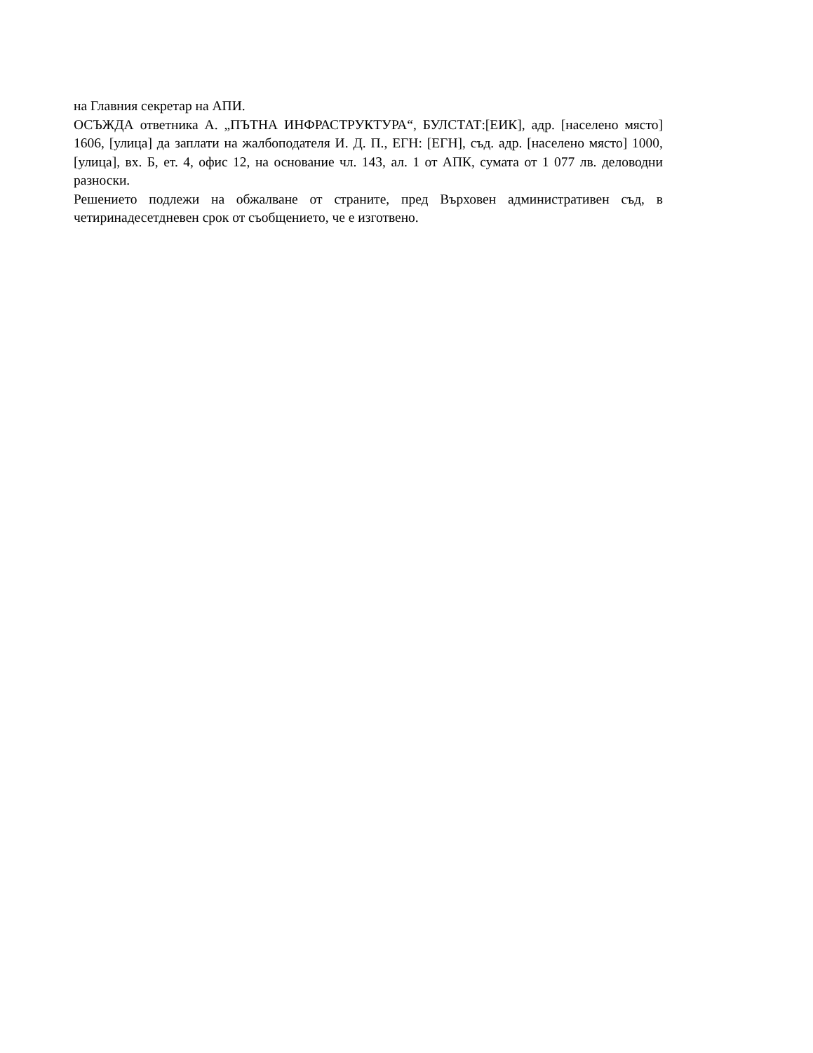на Главния секретар на АПИ.
ОСЪЖДА ответника А. „ПЪТНА ИНФРАСТРУКТУРА“, БУЛСТАТ:[ЕИК], адр. [населено място] 1606, [улица] да заплати на жалбоподателя И. Д. П., ЕГН: [ЕГН], съд. адр. [населено място] 1000, [улица], вх. Б, ет. 4, офис 12, на основание чл. 143, ал. 1 от АПК, сумата от 1 077 лв. деловодни разноски.
Решението подлежи на обжалване от страните, пред Върховен административен съд, в четиринадесетдневен срок от съобщението, че е изготвено.